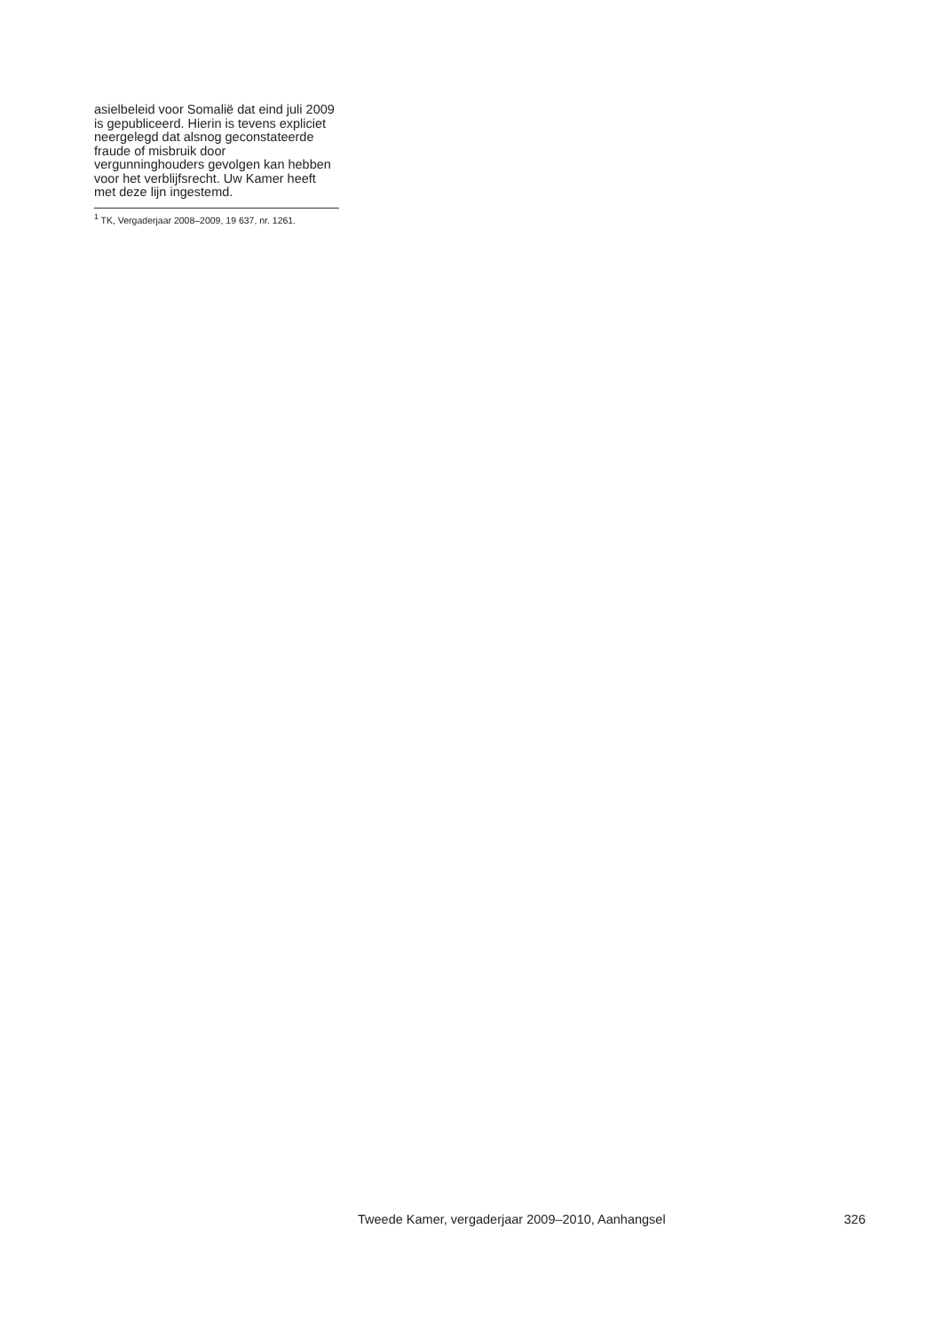asielbeleid voor Somalië dat eind juli 2009 is gepubliceerd. Hierin is tevens expliciet neergelegd dat alsnog geconstateerde fraude of misbruik door vergunninghouders gevolgen kan hebben voor het verblijfsrecht. Uw Kamer heeft met deze lijn ingestemd.
<sup>1</sup> TK, Vergaderjaar 2008–2009, 19 637, nr. 1261.
Tweede Kamer, vergaderjaar 2009–2010, Aanhangsel 326